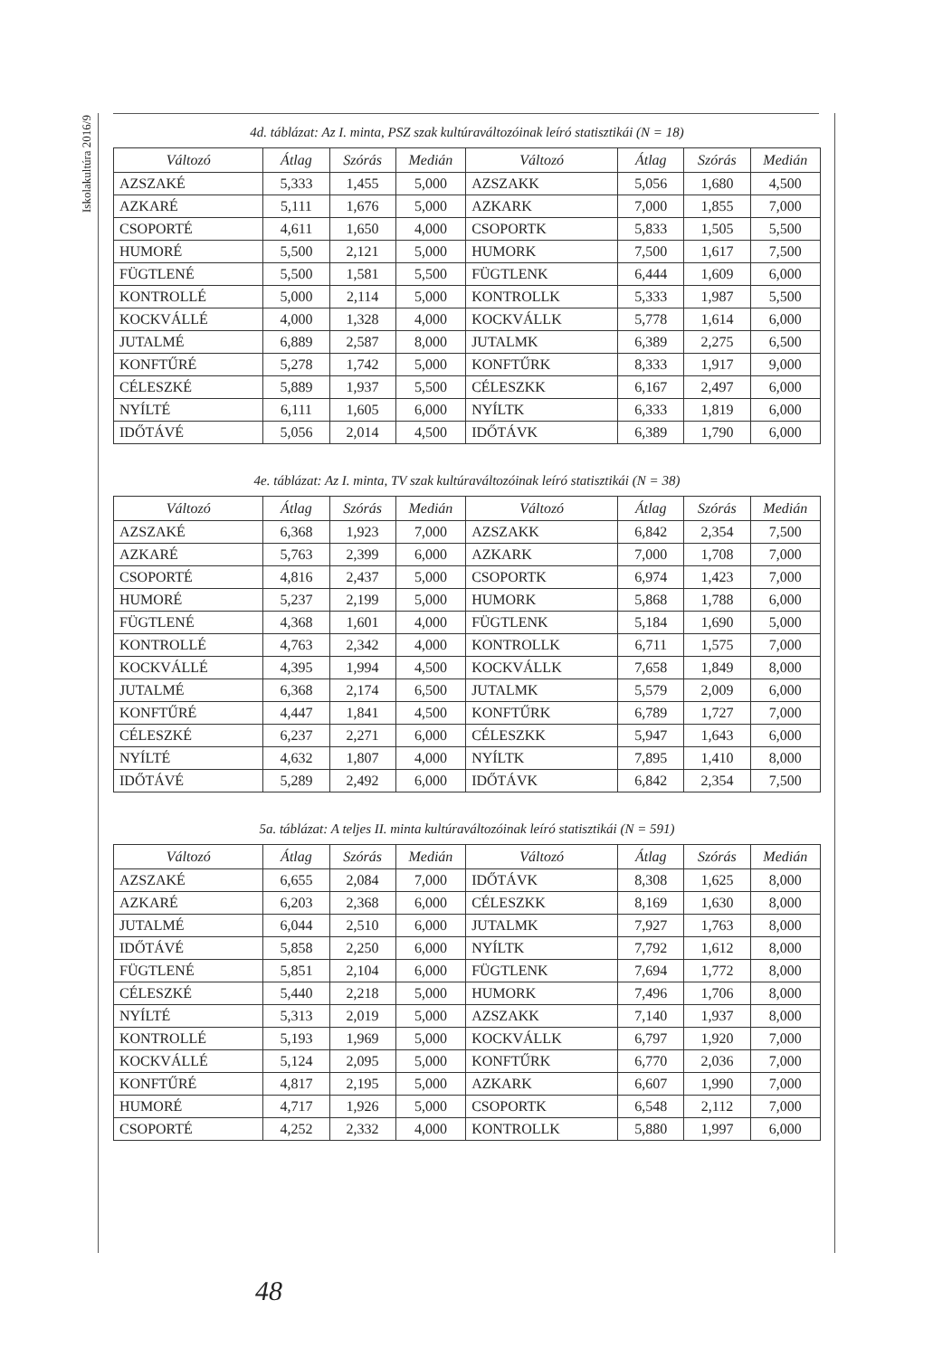Iskolakultúra 2016/9
4d. táblázat: Az I. minta, PSZ szak kultúraváltozóinak leíró statisztikái (N = 18)
| Változó | Átlag | Szórás | Medián | Változó | Átlag | Szórás | Medián |
| --- | --- | --- | --- | --- | --- | --- | --- |
| AZSZAKÉ | 5,333 | 1,455 | 5,000 | AZSZAKK | 5,056 | 1,680 | 4,500 |
| AZKARÉ | 5,111 | 1,676 | 5,000 | AZKARK | 7,000 | 1,855 | 7,000 |
| CSOPORTÉ | 4,611 | 1,650 | 4,000 | CSOPORTK | 5,833 | 1,505 | 5,500 |
| HUMORÉ | 5,500 | 2,121 | 5,000 | HUMORK | 7,500 | 1,617 | 7,500 |
| FÜGTLENÉ | 5,500 | 1,581 | 5,500 | FÜGTLENK | 6,444 | 1,609 | 6,000 |
| KONTROLLÉ | 5,000 | 2,114 | 5,000 | KONTROLLK | 5,333 | 1,987 | 5,500 |
| KOCKVÁLLÉ | 4,000 | 1,328 | 4,000 | KOCKVÁLLK | 5,778 | 1,614 | 6,000 |
| JUTALMÉ | 6,889 | 2,587 | 8,000 | JUTALMK | 6,389 | 2,275 | 6,500 |
| KONFTŰRÉ | 5,278 | 1,742 | 5,000 | KONFTŰRK | 8,333 | 1,917 | 9,000 |
| CÉLESZKÉ | 5,889 | 1,937 | 5,500 | CÉLESZKK | 6,167 | 2,497 | 6,000 |
| NYÍLTÉ | 6,111 | 1,605 | 6,000 | NYÍLTK | 6,333 | 1,819 | 6,000 |
| IDŐTÁVÉ | 5,056 | 2,014 | 4,500 | IDŐTÁVK | 6,389 | 1,790 | 6,000 |
4e. táblázat: Az I. minta, TV szak kultúraváltozóinak leíró statisztikái (N = 38)
| Változó | Átlag | Szórás | Medián | Változó | Átlag | Szórás | Medián |
| --- | --- | --- | --- | --- | --- | --- | --- |
| AZSZAKÉ | 6,368 | 1,923 | 7,000 | AZSZAKK | 6,842 | 2,354 | 7,500 |
| AZKARÉ | 5,763 | 2,399 | 6,000 | AZKARK | 7,000 | 1,708 | 7,000 |
| CSOPORTÉ | 4,816 | 2,437 | 5,000 | CSOPORTK | 6,974 | 1,423 | 7,000 |
| HUMORÉ | 5,237 | 2,199 | 5,000 | HUMORK | 5,868 | 1,788 | 6,000 |
| FÜGTLENÉ | 4,368 | 1,601 | 4,000 | FÜGTLENK | 5,184 | 1,690 | 5,000 |
| KONTROLLÉ | 4,763 | 2,342 | 4,000 | KONTROLLK | 6,711 | 1,575 | 7,000 |
| KOCKVÁLLÉ | 4,395 | 1,994 | 4,500 | KOCKVÁLLK | 7,658 | 1,849 | 8,000 |
| JUTALMÉ | 6,368 | 2,174 | 6,500 | JUTALMK | 5,579 | 2,009 | 6,000 |
| KONFTŰRÉ | 4,447 | 1,841 | 4,500 | KONFTŰRK | 6,789 | 1,727 | 7,000 |
| CÉLESZKÉ | 6,237 | 2,271 | 6,000 | CÉLESZKK | 5,947 | 1,643 | 6,000 |
| NYÍLTÉ | 4,632 | 1,807 | 4,000 | NYÍLTK | 7,895 | 1,410 | 8,000 |
| IDŐTÁVÉ | 5,289 | 2,492 | 6,000 | IDŐTÁVK | 6,842 | 2,354 | 7,500 |
5a. táblázat: A teljes II. minta kultúraváltozóinak leíró statisztikái (N = 591)
| Változó | Átlag | Szórás | Medián | Változó | Átlag | Szórás | Medián |
| --- | --- | --- | --- | --- | --- | --- | --- |
| AZSZAKÉ | 6,655 | 2,084 | 7,000 | IDŐTÁVK | 8,308 | 1,625 | 8,000 |
| AZKARÉ | 6,203 | 2,368 | 6,000 | CÉLESZKK | 8,169 | 1,630 | 8,000 |
| JUTALMÉ | 6,044 | 2,510 | 6,000 | JUTALMK | 7,927 | 1,763 | 8,000 |
| IDŐTÁVÉ | 5,858 | 2,250 | 6,000 | NYÍLTK | 7,792 | 1,612 | 8,000 |
| FÜGTLENÉ | 5,851 | 2,104 | 6,000 | FÜGTLENK | 7,694 | 1,772 | 8,000 |
| CÉLESZKÉ | 5,440 | 2,218 | 5,000 | HUMORK | 7,496 | 1,706 | 8,000 |
| NYÍLTÉ | 5,313 | 2,019 | 5,000 | AZSZAKK | 7,140 | 1,937 | 8,000 |
| KONTROLLÉ | 5,193 | 1,969 | 5,000 | KOCKVÁLLK | 6,797 | 1,920 | 7,000 |
| KOCKVÁLLÉ | 5,124 | 2,095 | 5,000 | KONFTŰRK | 6,770 | 2,036 | 7,000 |
| KONFTŰRÉ | 4,817 | 2,195 | 5,000 | AZKARK | 6,607 | 1,990 | 7,000 |
| HUMORÉ | 4,717 | 1,926 | 5,000 | CSOPORTK | 6,548 | 2,112 | 7,000 |
| CSOPORTÉ | 4,252 | 2,332 | 4,000 | KONTROLLK | 5,880 | 1,997 | 6,000 |
48